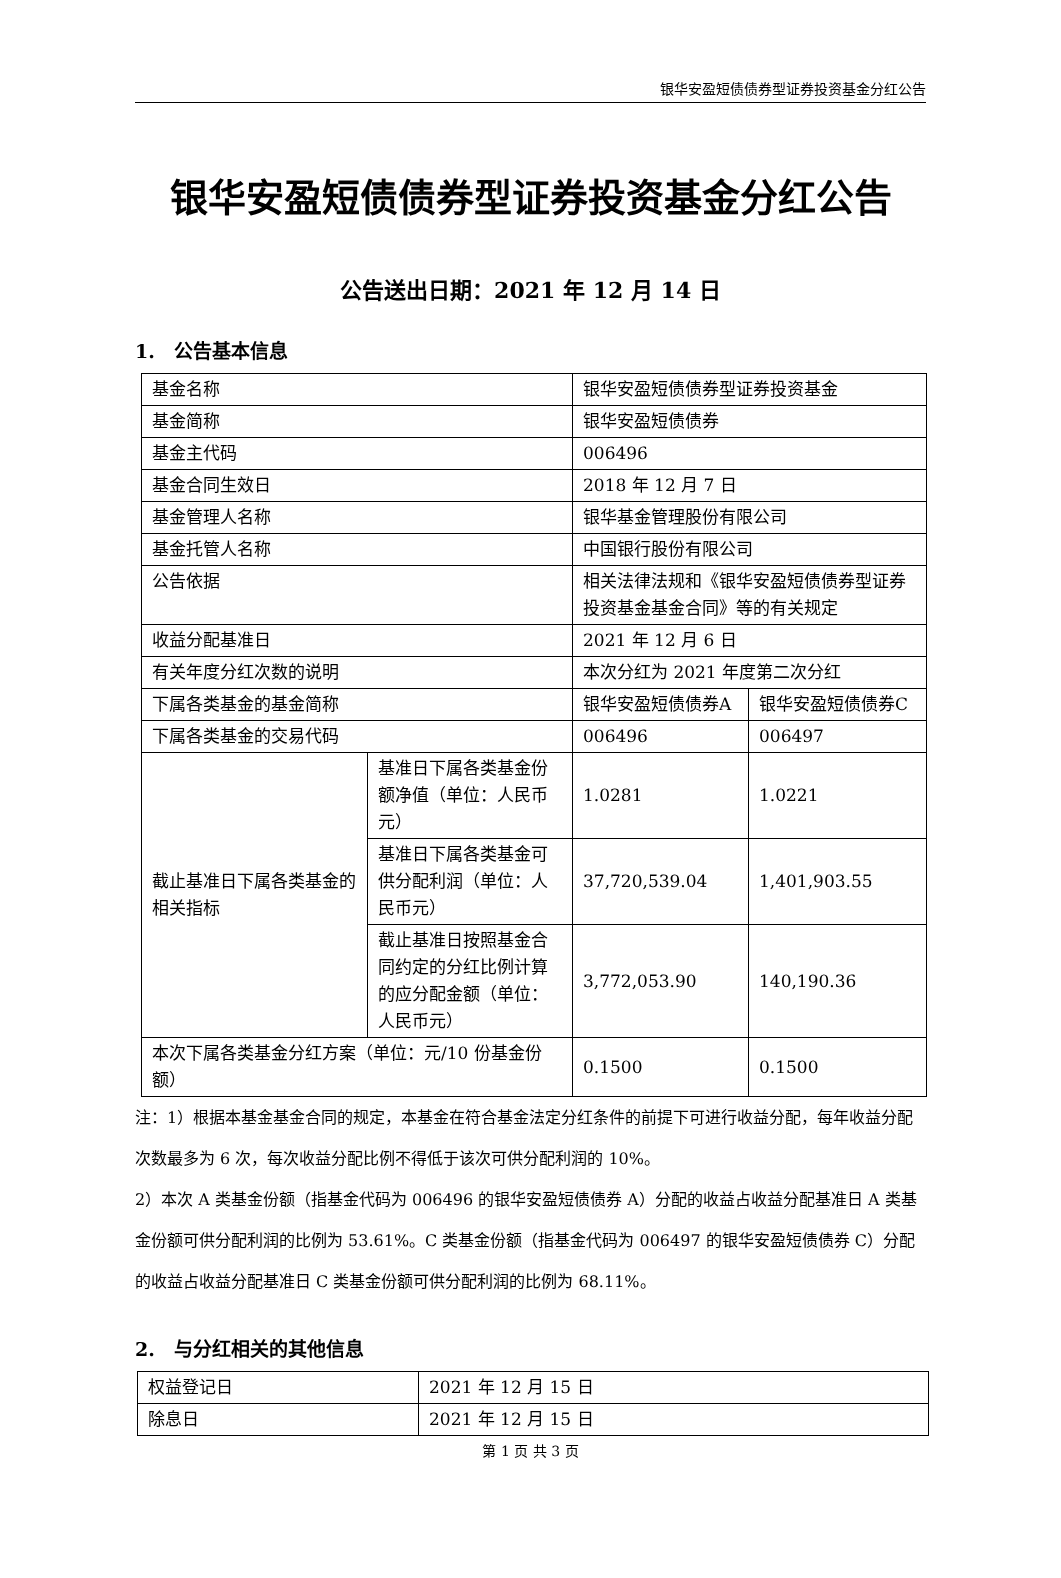银华安盈短债债券型证券投资基金分红公告
银华安盈短债债券型证券投资基金分红公告
公告送出日期：2021 年 12 月 14 日
1.　公告基本信息
| 基金名称 | | 银华安盈短债债券型证券投资基金 | |
| 基金简称 | | 银华安盈短债债券 | |
| 基金主代码 | | 006496 | |
| 基金合同生效日 | | 2018 年 12 月 7 日 | |
| 基金管理人名称 | | 银华基金管理股份有限公司 | |
| 基金托管人名称 | | 中国银行股份有限公司 | |
| 公告依据 | | 相关法律法规和《银华安盈短债债券型证券投资基金基金合同》等的有关规定 | |
| 收益分配基准日 | | 2021 年 12 月 6 日 | |
| 有关年度分红次数的说明 | | 本次分红为 2021 年度第二次分红 | |
| 下属各类基金的基金简称 | | 银华安盈短债债券A | 银华安盈短债债券C |
| 下属各类基金的交易代码 | | 006496 | 006497 |
| 截止基准日下属各类基金的相关指标 | 基准日下属各类基金份额净值（单位：人民币元） | 1.0281 | 1.0221 |
| | 基准日下属各类基金可供分配利润（单位：人民币元） | 37,720,539.04 | 1,401,903.55 |
| | 截止基准日按照基金合同约定的分红比例计算的应分配金额（单位：人民币元） | 3,772,053.90 | 140,190.36 |
| 本次下属各类基金分红方案（单位：元/10 份基金份额） | | 0.1500 | 0.1500 |
注：1）根据本基金基金合同的规定，本基金在符合基金法定分红条件的前提下可进行收益分配，每年收益分配次数最多为 6 次，每次收益分配比例不得低于该次可供分配利润的 10%。
2）本次 A 类基金份额（指基金代码为 006496 的银华安盈短债债券 A）分配的收益占收益分配基准日 A 类基金份额可供分配利润的比例为 53.61%。C 类基金份额（指基金代码为 006497 的银华安盈短债债券 C）分配的收益占收益分配基准日 C 类基金份额可供分配利润的比例为 68.11%。
2.　与分红相关的其他信息
| 权益登记日 | 2021 年 12 月 15 日 |
| 除息日 | 2021 年 12 月 15 日 |
第 1 页 共 3 页